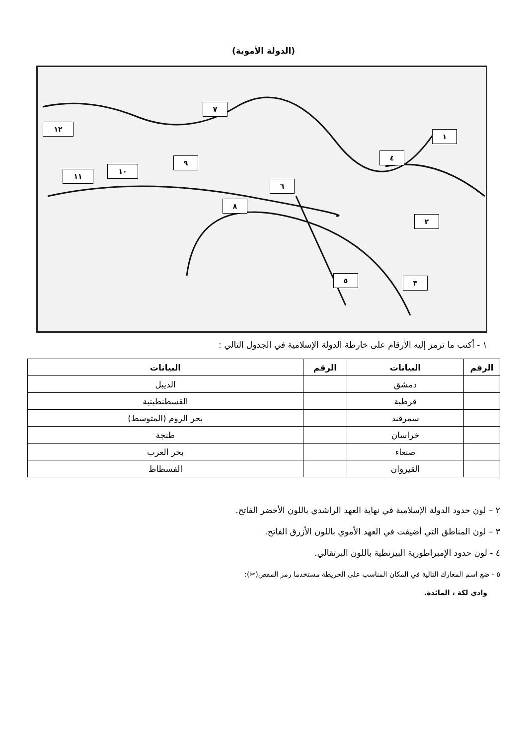(الدولة الأموية)
١٢
٧
١
٤
٩
١٠
١١
٦
٨
٢
٥ ٣
١ - أكتب ما ترمز إليه الأرقام على خارطة الدولة الإسلامية في الجدول التالي :
| الرقم | البيانات | الرقم | البيانات |
| --- | --- | --- | --- |
| | دمشق | | الديبل |
| | قرطبة | | القسطنطينية |
| | سمرقند | | بحر الروم (المتوسط) |
| | خراسان | | طنجة |
| | صنعاء | | بحر العرب |
| | القيروان | | الفسطاط |
٢ – لون حدود الدولة الإسلامية في نهاية العهد الراشدي باللون الأخضر الفاتح.
٣ – لون المناطق التي أضيفت في العهد الأموي باللون الأزرق الفاتح.
٤ - لون حدود الإمبراطورية البيزنطية باللون البرتقالي.
٥ - ضع اسم المعارك التالية في المكان المناسب على الخريطة مستخدما رمز المقص(✂):
وادي لكة ، المائدة.